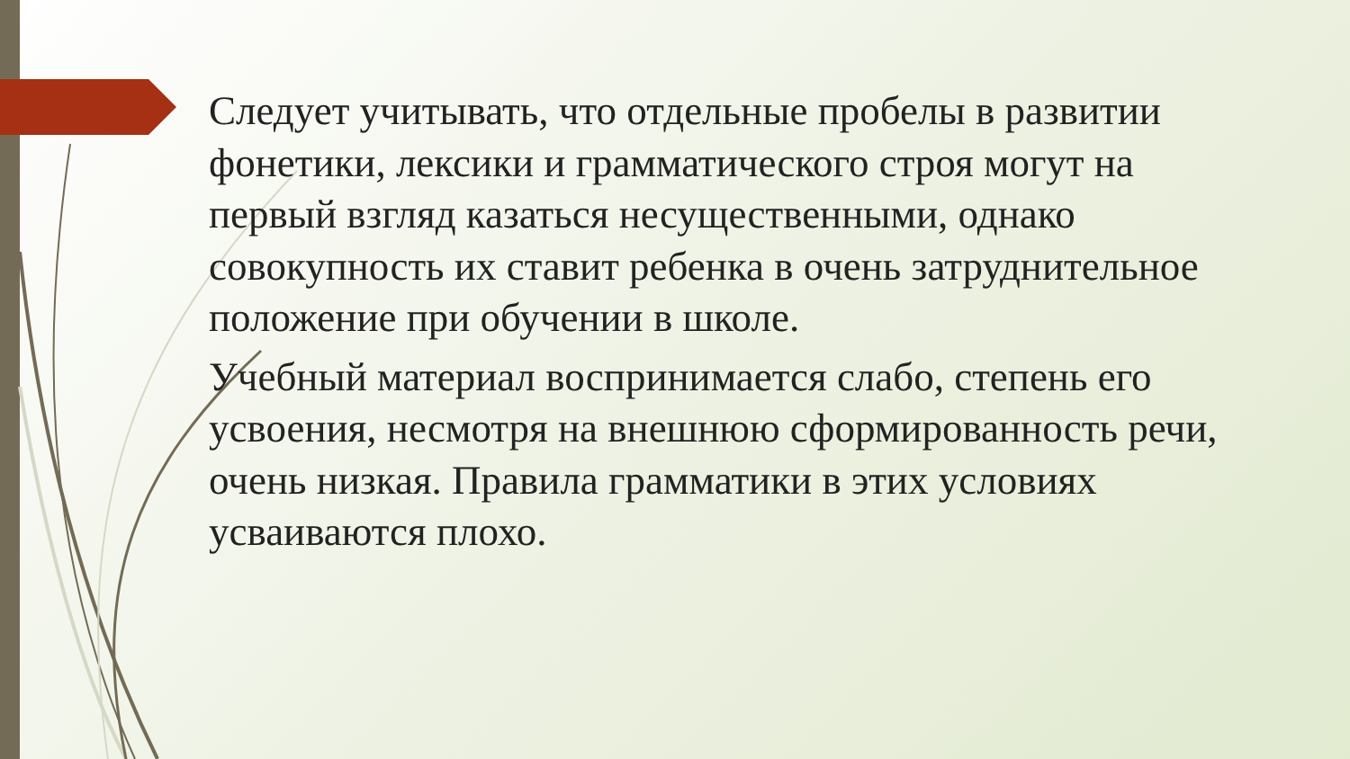Следует учитывать, что отдельные пробелы в развитии фонетики, лексики и грамматического строя могут на первый взгляд казаться несущественными, однако совокупность их ставит ребенка в очень затруднительное положение при обучении в школе.
Учебный материал воспринимается слабо, степень его усвоения, несмотря на внешнюю сформированность речи, очень низкая. Правила грамматики в этих условиях усваиваются плохо.